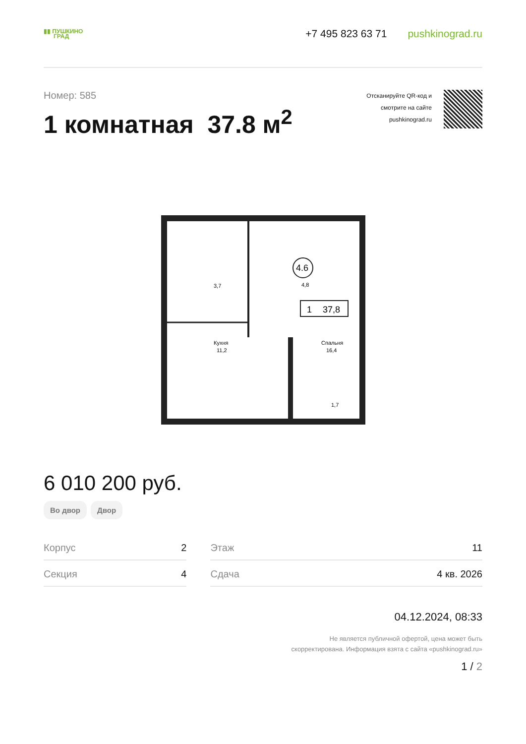▮▮ ПУШКИНО
ГРАД
+7 495 823 63 71 pushkinograd.ru
Номер: 585
1 комнатная 37.8 м<sup>2</sup>
Отсканируйте QR-код и
смотрите на сайте
pushkinograd.ru
4.6
4,8
3,7
1
37,8
Кухня
11,2
Спальня
16,4
1,7
6 010 200 руб.
Во двор Двор
| Корпус | 2 | | Этаж | 11 |
| Секция | 4 | | Сдача | 4 кв. 2026 |
04.12.2024, 08:33
Не является публичной офертой, цена может быть
скорректирована. Информация взята с сайта «pushkinograd.ru»
1 / 2